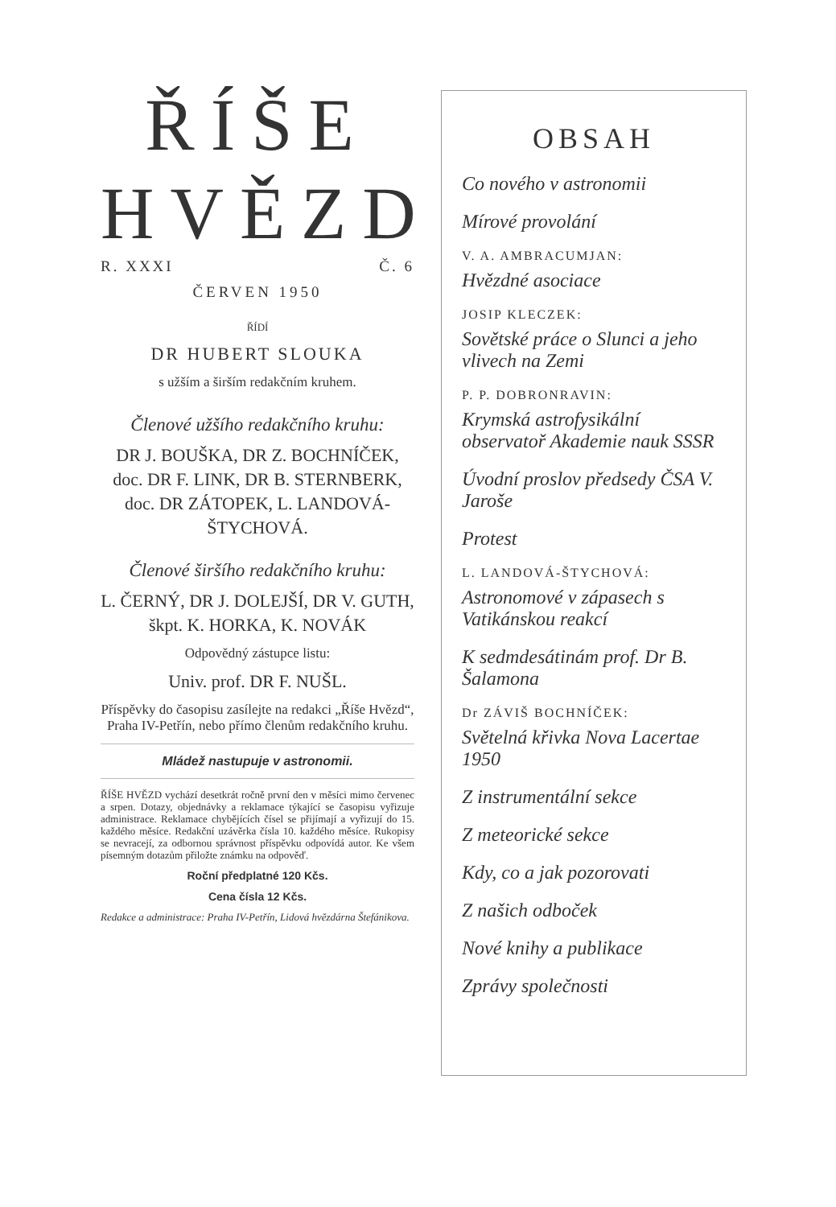ŘÍŠE
HVĚZD
R. XXXI Č. 6
ČERVEN 1950
ŘÍDÍ
DR HUBERT SLOUKA
s užším a širším redakčním kruhem.
Členové užšího redakčního kruhu:
DR J. BOUŠKA, DR Z. BOCHNÍČEK, doc. DR F. LINK, DR B. STERNBERK, doc. DR ZÁTOPEK, L. LANDOVÁ-ŠTYCHOVÁ.
Členové širšího redakčního kruhu:
L. ČERNÝ, DR J. DOLEJŠÍ, DR V. GUTH, škpt. K. HORKA, K. NOVÁK
Odpovědný zástupce listu:
Univ. prof. DR F. NUŠL.
Příspěvky do časopisu zasílejte na redakci „Říše Hvězd“, Praha IV-Petřín, nebo přímo členům redakčního kruhu.
Mládež nastupuje v astronomii.
ŘÍŠE HVĚZD vychází desetkrát ročně první den v měsíci mimo červenec a srpen. Dotazy, objednávky a reklamace týkající se časopisu vyřizuje administrace. Reklamace chybějících čísel se přijímají a vyřizují do 15. každého měsíce. Redakční uzávěrka čísla 10. každého měsíce. Rukopisy se nevracejí, za odbornou správnost příspěvku odpovídá autor. Ke všem písemným dotazům přiložte známku na odpověď.
Roční předplatné 120 Kčs.
Cena čísla 12 Kčs.
Redakce a administrace: Praha IV-Petřín, Lidová hvězdárna Štefánikova.
OBSAH
Co nového v astronomii
Mírové provolání
V. A. AMBRACUMJAN:
Hvězdné asociace
JOSIP KLECZEK:
Sovětské práce o Slunci a jeho vlivech na Zemi
P. P. DOBRONRAVIN:
Krymská astrofysikální observatoř Akademie nauk SSSR
Úvodní proslov předsedy ČSA V. Jaroše
Protest
L. LANDOVÁ-ŠTYCHOVÁ:
Astronomové v zápasech s Vatikánskou reakcí
K sedmdesátinám prof. Dr B. Šalamona
Dr ZÁVIŠ BOCHNÍČEK:
Světelná křivka Nova Lacertae 1950
Z instrumentální sekce
Z meteorické sekce
Kdy, co a jak pozorovati
Z našich odboček
Nové knihy a publikace
Zprávy společnosti